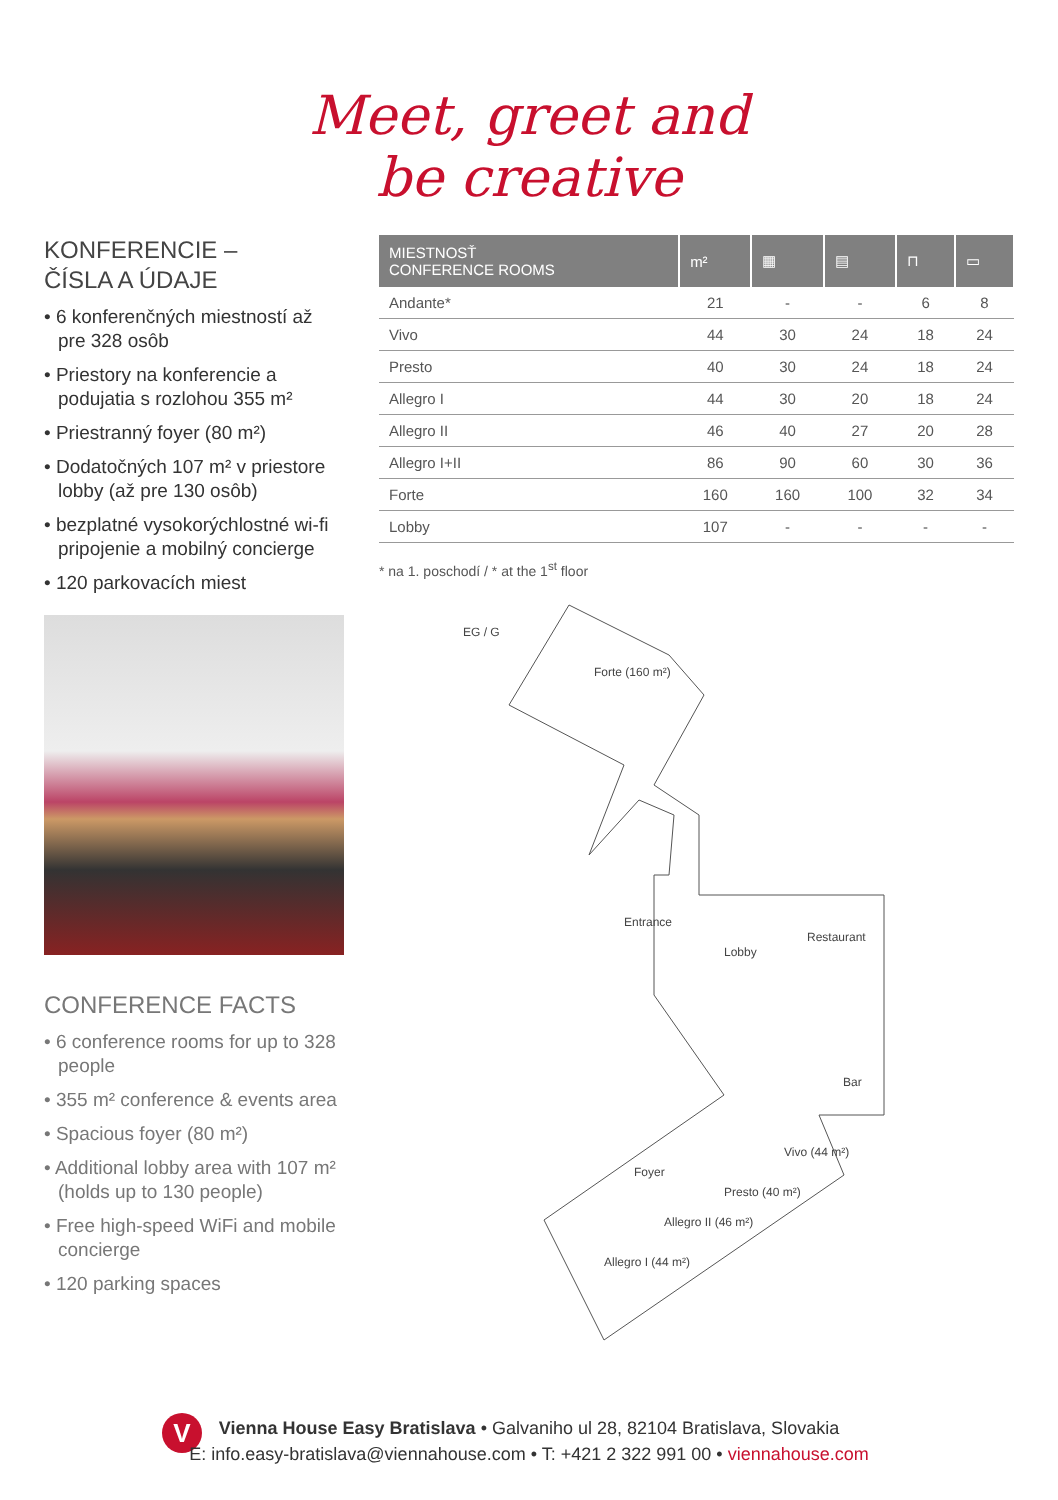Meet, greet and
be creative
KONFERENCIE –
ČÍSLA A ÚDAJE
• 6 konferenčných miestností až pre 328 osôb
• Priestory na konferencie a podujatia s rozlohou 355 m²
• Priestranný foyer (80 m²)
• Dodatočných 107 m² v priestore lobby (až pre 130 osôb)
• bezplatné vysokorýchlostné wi-fi pripojenie a mobilný concierge
• 120 parkovacích miest
CONFERENCE FACTS
• 6 conference rooms for up to 328 people
• 355 m² conference & events area
• Spacious foyer (80 m²)
• Additional lobby area with 107 m² (holds up to 130 people)
• Free high-speed WiFi and mobile concierge
• 120 parking spaces
| MIESTNOSŤ CONFERENCE ROOMS | m² | ▦ | ▤ | ⊓ | ▭ |
| --- | --- | --- | --- | --- | --- |
| Andante* | 21 | - | - | 6 | 8 |
| Vivo | 44 | 30 | 24 | 18 | 24 |
| Presto | 40 | 30 | 24 | 18 | 24 |
| Allegro I | 44 | 30 | 20 | 18 | 24 |
| Allegro II | 46 | 40 | 27 | 20 | 28 |
| Allegro I+II | 86 | 90 | 60 | 30 | 36 |
| Forte | 160 | 160 | 100 | 32 | 34 |
| Lobby | 107 | - | - | - | - |
* na 1. poschodí / * at the 1<sup>st</sup> floor
EG / G
Forte (160 m²)
Entrance
Lobby
Restaurant
Bar
Foyer
Vivo (44 m²)
Presto (40 m²)
Allegro II (46 m²)
Allegro I (44 m²)
V
Vienna House Easy Bratislava • Galvaniho ul 28, 82104 Bratislava, Slovakia
E: info.easy-bratislava@viennahouse.com • T: +421 2 322 991 00 • viennahouse.com